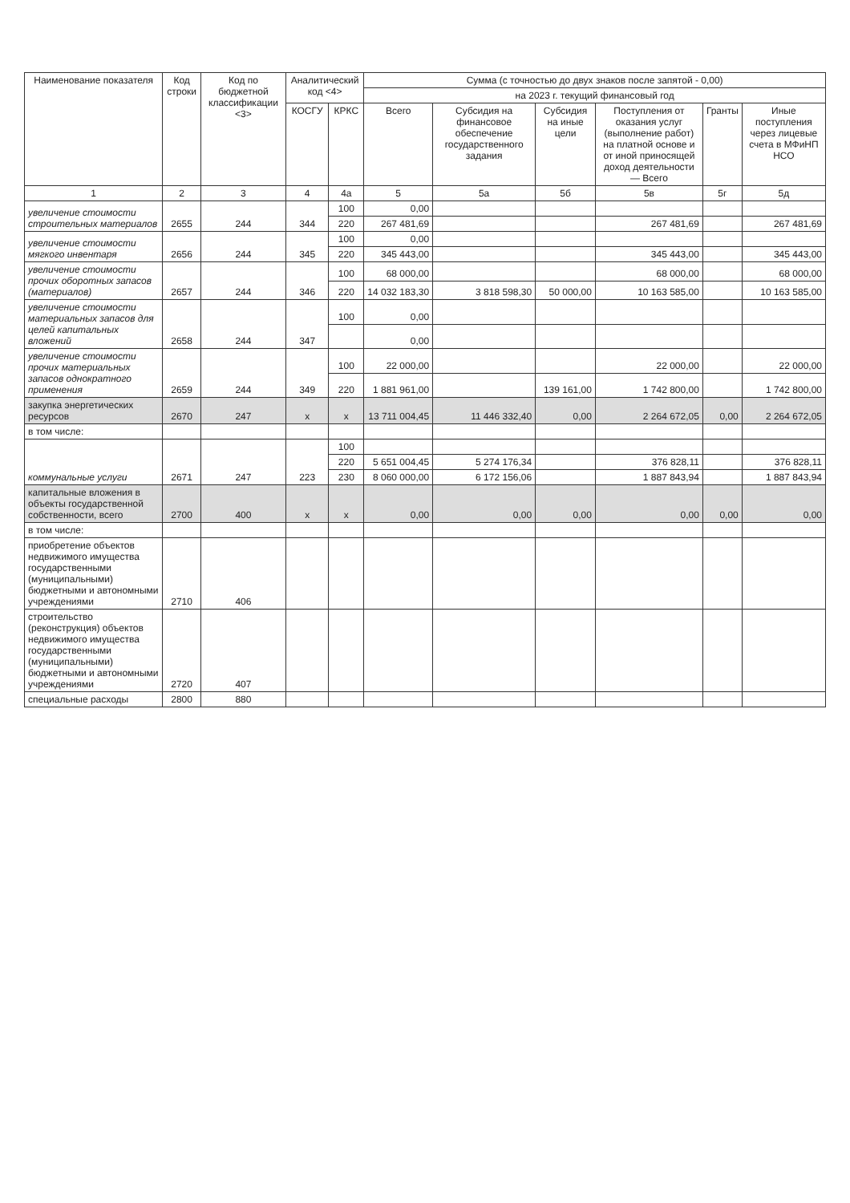| Наименование показателя | Код строки | Код по бюджетной классификации <3> | Аналитический код <4> | | Сумма (с точностью до двух знаков после запятой - 0,00) | | | | | |
| --- | --- | --- | --- | --- | --- | --- | --- | --- | --- | --- |
| | | | | | на 2023 г. текущий финансовый год | | | | | |
| | | | КОСГУ | КРКС | Всего | Субсидия на финансовое обеспечение государственного задания | Субсидия на иные цели | Поступления от оказания услуг (выполнение работ) на платной основе и от иной приносящей доход деятельности — Всего | Гранты | Иные поступления через лицевые счета в МФиНП НСО |
| 1 | 2 | 3 | 4 | 4а | 5 | 5а | 5б | 5в | 5г | 5д |
| увеличение стоимости строительных материалов | 2655 | 244 | 344 | 100 | 0,00 | | | | | |
| | | | | 220 | 267 481,69 | | | 267 481,69 | | 267 481,69 |
| увеличение стоимости мягкого инвентаря | 2656 | 244 | 345 | 100 | 0,00 | | | | | |
| | | | | 220 | 345 443,00 | | | 345 443,00 | | 345 443,00 |
| увеличение стоимости прочих оборотных запасов (материалов) | 2657 | 244 | 346 | 100 | 68 000,00 | | | 68 000,00 | | 68 000,00 |
| | | | | 220 | 14 032 183,30 | 3 818 598,30 | 50 000,00 | 10 163 585,00 | | 10 163 585,00 |
| увеличение стоимости материальных запасов для целей капитальных вложений | 2658 | 244 | 347 | 100 | 0,00 | | | | | |
| | | | | | 0,00 | | | | | |
| увеличение стоимости прочих материальных запасов однократного применения | 2659 | 244 | 349 | 100 | 22 000,00 | | | 22 000,00 | | 22 000,00 |
| | | | | 220 | 1 881 961,00 | | 139 161,00 | 1 742 800,00 | | 1 742 800,00 |
| закупка энергетических ресурсов | 2670 | 247 | x | x | 13 711 004,45 | 11 446 332,40 | 0,00 | 2 264 672,05 | 0,00 | 2 264 672,05 |
| в том числе: | | | | | | | | | | |
| коммунальные услуги | 2671 | 247 | 223 | 100 | | | | | | |
| | | | | 220 | 5 651 004,45 | 5 274 176,34 | | 376 828,11 | | 376 828,11 |
| | | | | 230 | 8 060 000,00 | 6 172 156,06 | | 1 887 843,94 | | 1 887 843,94 |
| капитальные вложения в объекты государственной собственности, всего | 2700 | 400 | x | x | 0,00 | 0,00 | 0,00 | 0,00 | 0,00 | 0,00 |
| в том числе: | | | | | | | | | | |
| приобретение объектов недвижимого имущества государственными (муниципальными) бюджетными и автономными учреждениями | 2710 | 406 | | | | | | | | |
| строительство (реконструкция) объектов недвижимого имущества государственными (муниципальными) бюджетными и автономными учреждениями | 2720 | 407 | | | | | | | | |
| специальные расходы | 2800 | 880 | | | | | | | | |